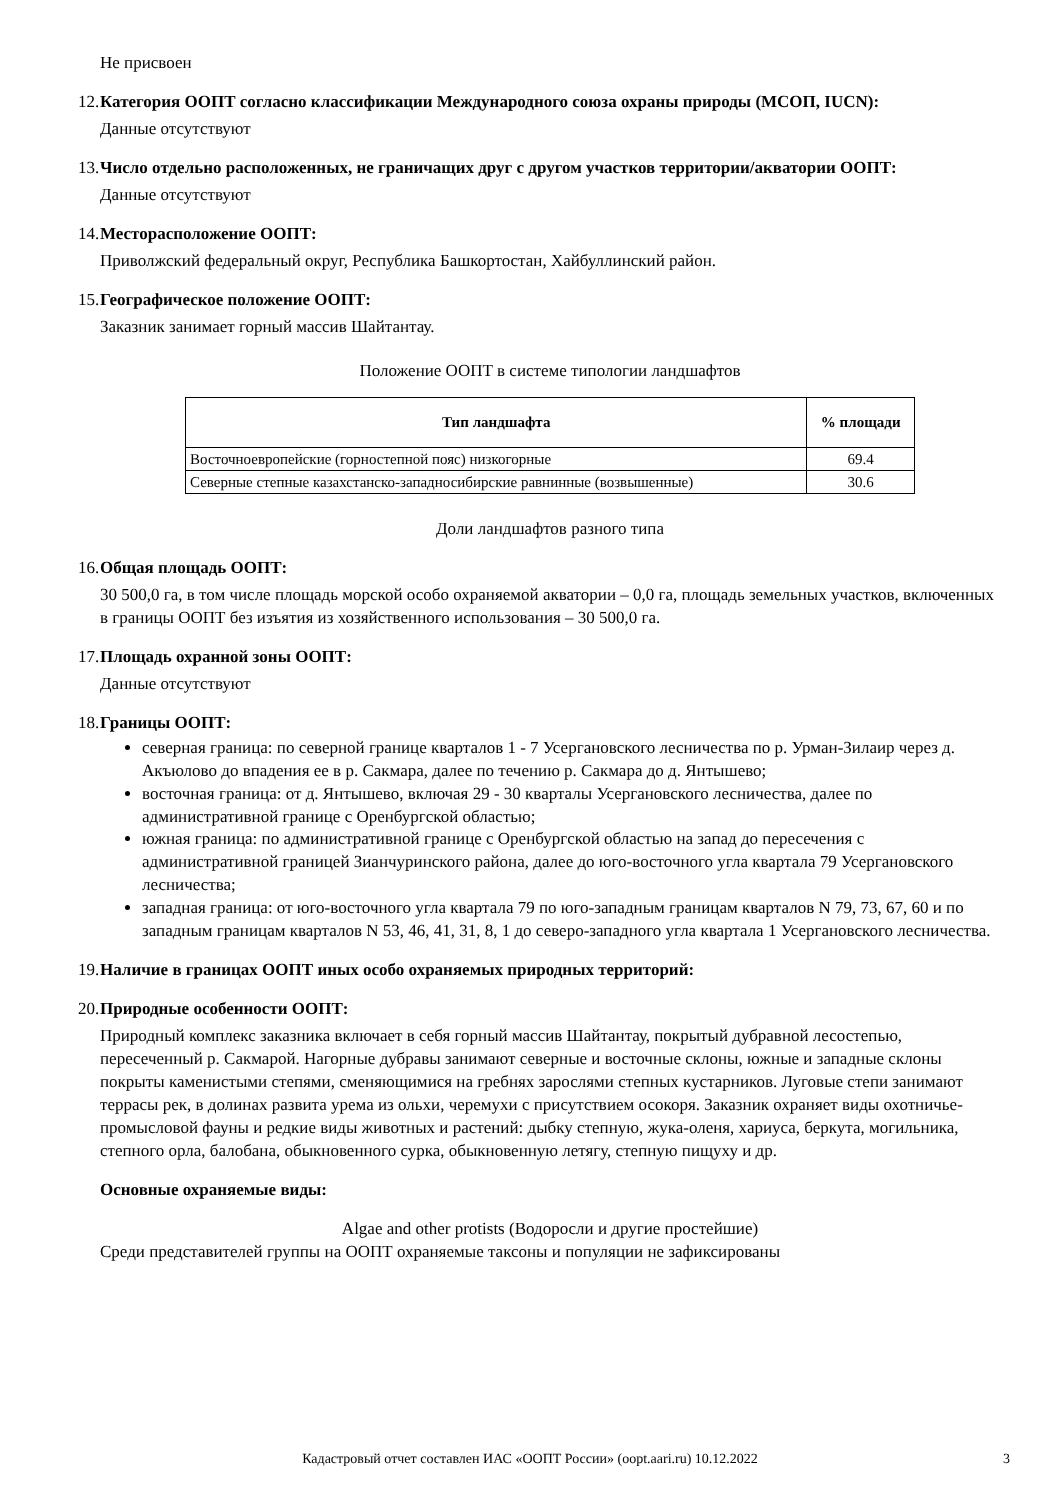Не присвоен
12.
Категория ООПТ согласно классификации Международного союза охраны природы (МСОП, IUCN):
Данные отсутствуют
13.
Число отдельно расположенных, не граничащих друг с другом участков территории/акватории ООПТ:
Данные отсутствуют
14.
Месторасположение ООПТ:
Приволжский федеральный округ, Республика Башкортостан, Хайбуллинский район.
15.
Географическое положение ООПТ:
Заказник занимает горный массив Шайтантау.
Положение ООПТ в системе типологии ландшафтов
| Тип ландшафта | % площади |
| --- | --- |
| Восточноевропейские (горностепной пояс) низкогорные | 69.4 |
| Северные степные казахстанско-западносибирские равнинные (возвышенные) | 30.6 |
Доли ландшафтов разного типа
16.
Общая площадь ООПТ:
30 500,0 га, в том числе площадь морской особо охраняемой акватории – 0,0 га, площадь земельных участков, включенных в границы ООПТ без изъятия из хозяйственного использования – 30 500,0 га.
17.
Площадь охранной зоны ООПТ:
Данные отсутствуют
18.
Границы ООПТ:
северная граница: по северной границе кварталов 1 - 7 Усергановского лесничества по р. Урман-Зилаир через д. Акъюлово до впадения ее в р. Сакмара, далее по течению р. Сакмара до д. Янтышево;
восточная граница: от д. Янтышево, включая 29 - 30 кварталы Усергановского лесничества, далее по административной границе с Оренбургской областью;
южная граница: по административной границе с Оренбургской областью на запад до пересечения с административной границей Зианчуринского района, далее до юго-восточного угла квартала 79 Усергановского лесничества;
западная граница: от юго-восточного угла квартала 79 по юго-западным границам кварталов N 79, 73, 67, 60 и по западным границам кварталов N 53, 46, 41, 31, 8, 1 до северо-западного угла квартала 1 Усергановского лесничества.
19.
Наличие в границах ООПТ иных особо охраняемых природных территорий:
20.
Природные особенности ООПТ:
Природный комплекс заказника включает в себя горный массив Шайтантау, покрытый дубравной лесостепью, пересеченный р. Сакмарой. Нагорные дубравы занимают северные и восточные склоны, южные и западные склоны покрыты каменистыми степями, сменяющимися на гребнях зарослями степных кустарников. Луговые степи занимают террасы рек, в долинах развита урема из ольхи, черемухи с присутствием осокоря. Заказник охраняет виды охотничье-промысловой фауны и редкие виды животных и растений: дыбку степную, жука-оленя, хариуса, беркута, могильника, степного орла, балобана, обыкновенного сурка, обыкновенную летягу, степную пищуху и др.
Основные охраняемые виды:
Algae and other protists (Водоросли и другие простейшие)
Среди представителей группы на ООПТ охраняемые таксоны и популяции не зафиксированы
Кадастровый отчет составлен ИАС «ООПТ России» (oopt.aari.ru) 10.12.2022 3